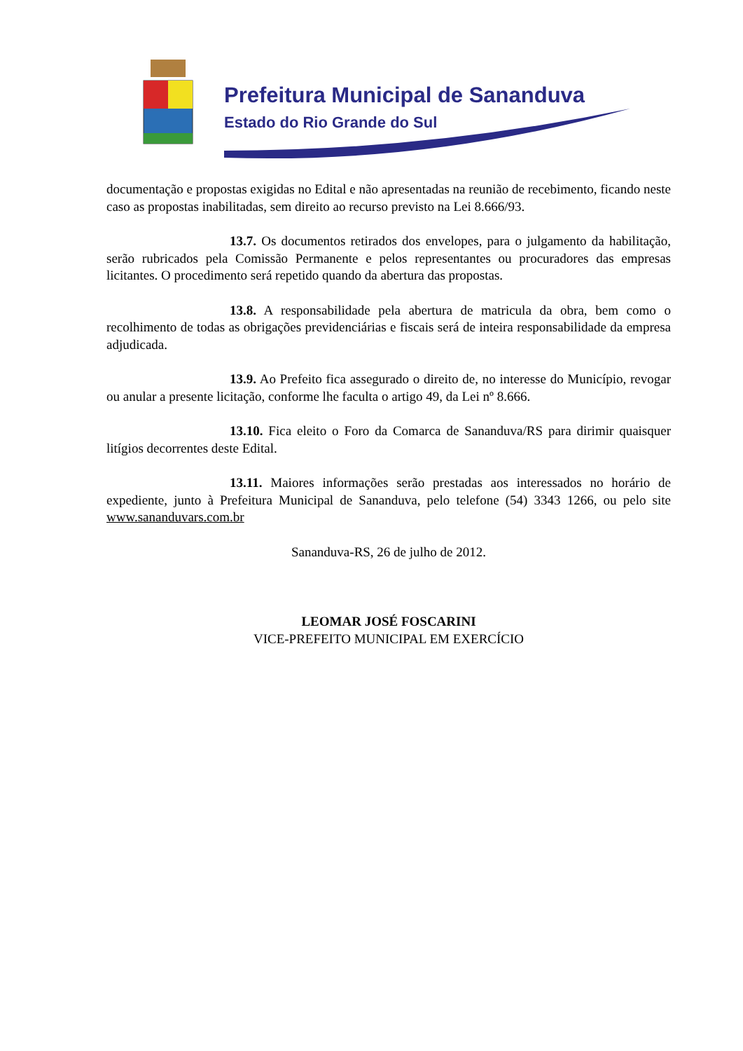Prefeitura Municipal de Sananduva
Estado do Rio Grande do Sul
documentação e propostas exigidas no Edital e não apresentadas na reunião de recebimento, ficando neste caso as propostas inabilitadas, sem direito ao recurso previsto na Lei 8.666/93.
13.7. Os documentos retirados dos envelopes, para o julgamento da habilitação, serão rubricados pela Comissão Permanente e pelos representantes ou procuradores das empresas licitantes. O procedimento será repetido quando da abertura das propostas.
13.8. A responsabilidade pela abertura de matricula da obra, bem como o recolhimento de todas as obrigações previdenciárias e fiscais será de inteira responsabilidade da empresa adjudicada.
13.9. Ao Prefeito fica assegurado o direito de, no interesse do Município, revogar ou anular a presente licitação, conforme lhe faculta o artigo 49, da Lei nº 8.666.
13.10. Fica eleito o Foro da Comarca de Sananduva/RS para dirimir quaisquer litígios decorrentes deste Edital.
13.11. Maiores informações serão prestadas aos interessados no horário de expediente, junto à Prefeitura Municipal de Sananduva, pelo telefone (54) 3343 1266, ou pelo site www.sananduvars.com.br
Sananduva-RS, 26 de julho de 2012.
LEOMAR JOSÉ FOSCARINI
VICE-PREFEITO MUNICIPAL EM EXERCÍCIO